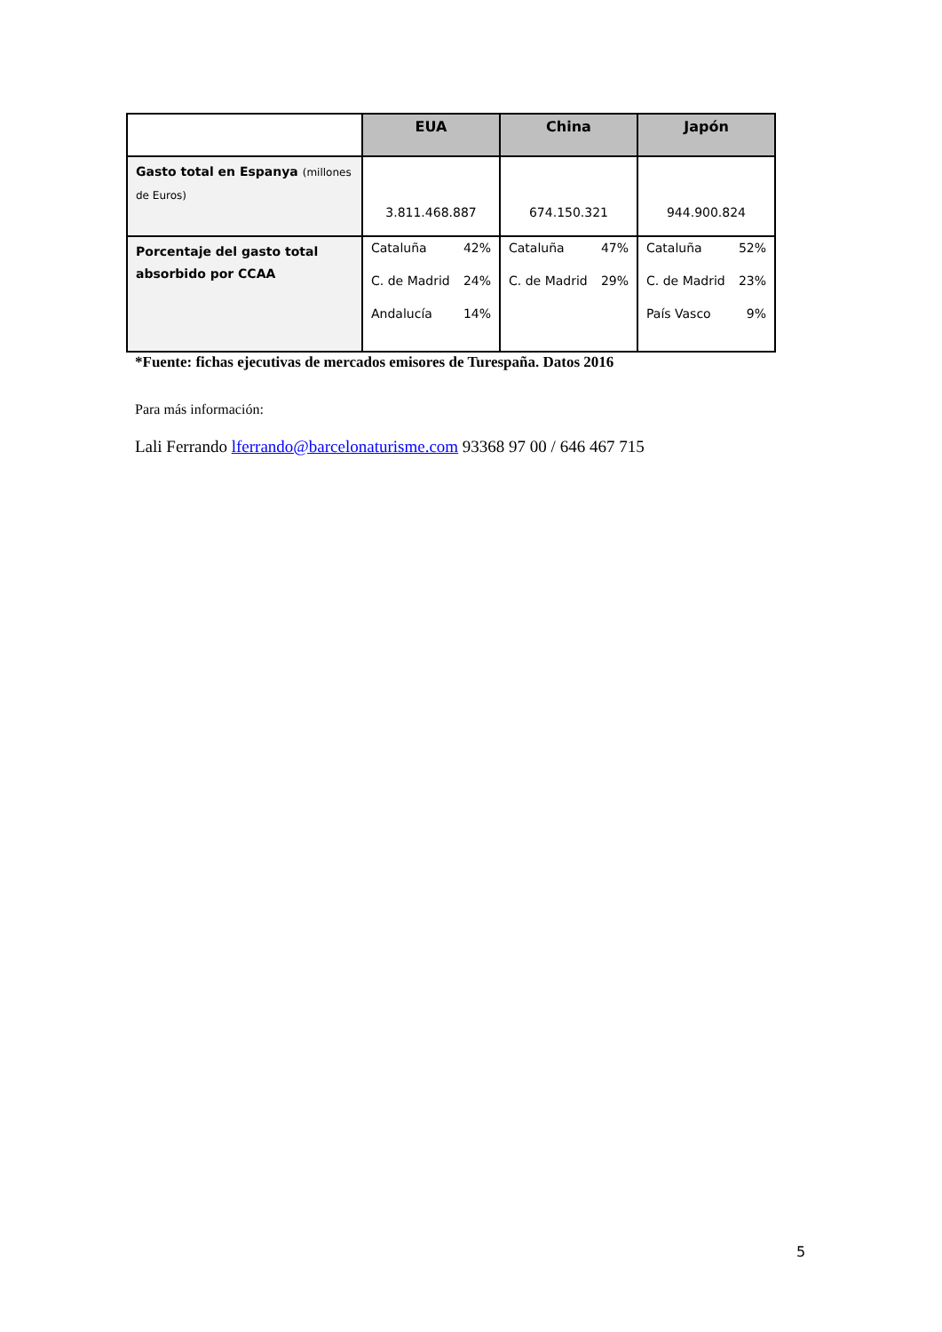| | EUA | China | Japón |
| --- | --- | --- | --- |
| Gasto total en Espanya (millones de Euros) | 3.811.468.887 | 674.150.321 | 944.900.824 |
| Porcentaje del gasto total absorbido por CCAA | Cataluña 42% C. de Madrid 24% Andalucía 14% | Cataluña 47% C. de Madrid 29% | Cataluña 52% C. de Madrid 23% País Vasco 9% |
*Fuente: fichas ejecutivas de mercados emisores de Turespaña. Datos 2016
Para más información:
Lali Ferrando lferrando@barcelonaturisme.com 93368 97 00 / 646 467 715
5